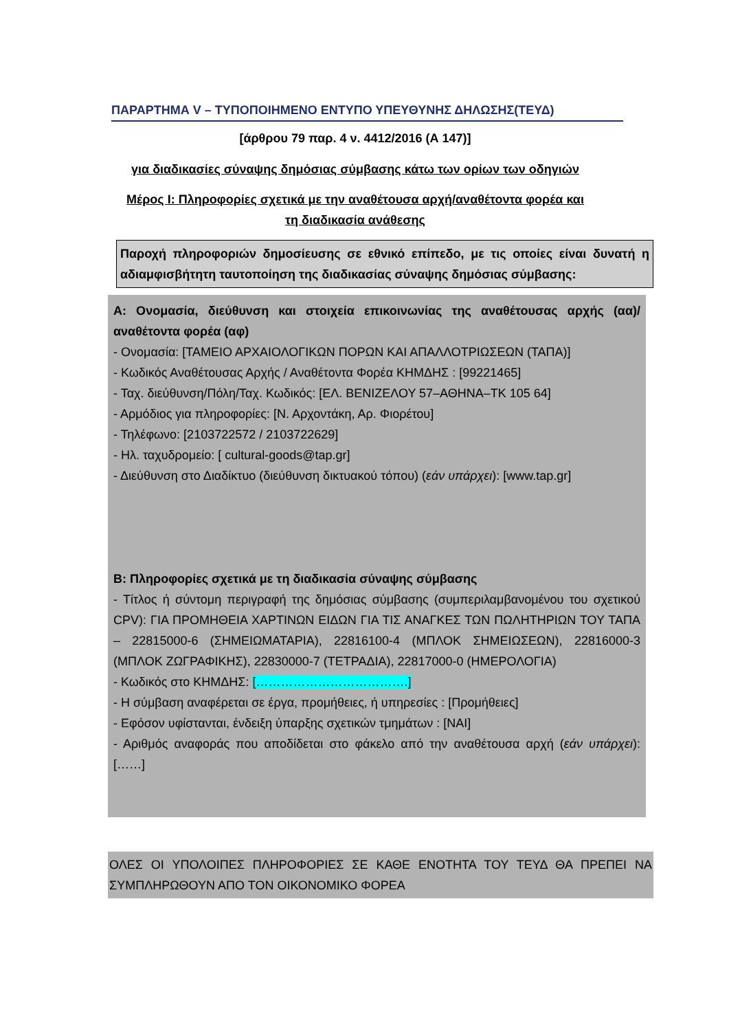ΠΑΡΑΡΤΗΜΑ V – ΤΥΠΟΠΟΙΗΜΕΝΟ ΕΝΤΥΠΟ ΥΠΕΥΘΥΝΗΣ ΔΗΛΩΣΗΣ(ΤΕΥΔ)
[άρθρου 79 παρ. 4 ν. 4412/2016 (Α 147)]
για διαδικασίες σύναψης δημόσιας σύμβασης κάτω των ορίων των οδηγιών
Μέρος Ι: Πληροφορίες σχετικά με την αναθέτουσα αρχή/αναθέτοντα φορέα και
τη διαδικασία ανάθεσης
Παροχή πληροφοριών δημοσίευσης σε εθνικό επίπεδο, με τις οποίες είναι δυνατή η αδιαμφισβήτητη ταυτοποίηση της διαδικασίας σύναψης δημόσιας σύμβασης:
Α: Ονομασία, διεύθυνση και στοιχεία επικοινωνίας της αναθέτουσας αρχής (αα)/ αναθέτοντα φορέα (αφ)
- Ονομασία: [ΤΑΜΕΙΟ ΑΡΧΑΙΟΛΟΓΙΚΩΝ ΠΟΡΩΝ ΚΑΙ ΑΠΑΛΛΟΤΡΙΩΣΕΩΝ (ΤΑΠΑ)]
- Κωδικός Αναθέτουσας Αρχής / Αναθέτοντα Φορέα ΚΗΜΔΗΣ : [99221465]
- Ταχ. διεύθυνση/Πόλη/Ταχ. Κωδικός: [ΕΛ. ΒΕΝΙΖΕΛΟΥ 57–ΑΘΗΝΑ–ΤΚ 105 64]
- Αρμόδιος για πληροφορίες: [Ν. Αρχοντάκη, Αρ. Φιορέτου]
- Τηλέφωνο: [2103722572 / 2103722629]
- Ηλ. ταχυδρομείο: [ cultural-goods@tap.gr]
- Διεύθυνση στο Διαδίκτυο (διεύθυνση δικτυακού τόπου) (εάν υπάρχει): [www.tap.gr]
Β: Πληροφορίες σχετικά με τη διαδικασία σύναψης σύμβασης
- Τίτλος ή σύντομη περιγραφή της δημόσιας σύμβασης (συμπεριλαμβανομένου του σχετικού CPV): ΓΙΑ ΠΡΟΜΗΘΕΙΑ ΧΑΡΤΙΝΩΝ ΕΙΔΩΝ ΓΙΑ ΤΙΣ ΑΝΑΓΚΕΣ ΤΩΝ ΠΩΛΗΤΗΡΙΩΝ ΤΟΥ ΤΑΠΑ – 22815000-6 (ΣΗΜΕΙΩΜΑΤΑΡΙΑ), 22816100-4 (ΜΠΛΟΚ ΣΗΜΕΙΩΣΕΩΝ), 22816000-3 (ΜΠΛΟΚ ΖΩΓΡΑΦΙΚΗΣ), 22830000-7 (ΤΕΤΡΑΔΙΑ), 22817000-0 (ΗΜΕΡΟΛΟΓΙΑ)
- Κωδικός στο ΚΗΜΔΗΣ: [……………………………….]
- Η σύμβαση αναφέρεται σε έργα, προμήθειες, ή υπηρεσίες : [Προμήθειες]
- Εφόσον υφίστανται, ένδειξη ύπαρξης σχετικών τμημάτων : [ΝΑΙ]
- Αριθμός αναφοράς που αποδίδεται στο φάκελο από την αναθέτουσα αρχή (εάν υπάρχει): [……]
ΟΛΕΣ ΟΙ ΥΠΟΛΟΙΠΕΣ ΠΛΗΡΟΦΟΡΙΕΣ ΣΕ ΚΑΘΕ ΕΝΟΤΗΤΑ ΤΟΥ ΤΕΥΔ ΘΑ ΠΡΕΠΕΙ ΝΑ ΣΥΜΠΛΗΡΩΘΟΥΝ ΑΠΟ ΤΟΝ ΟΙΚΟΝΟΜΙΚΟ ΦΟΡΕΑ